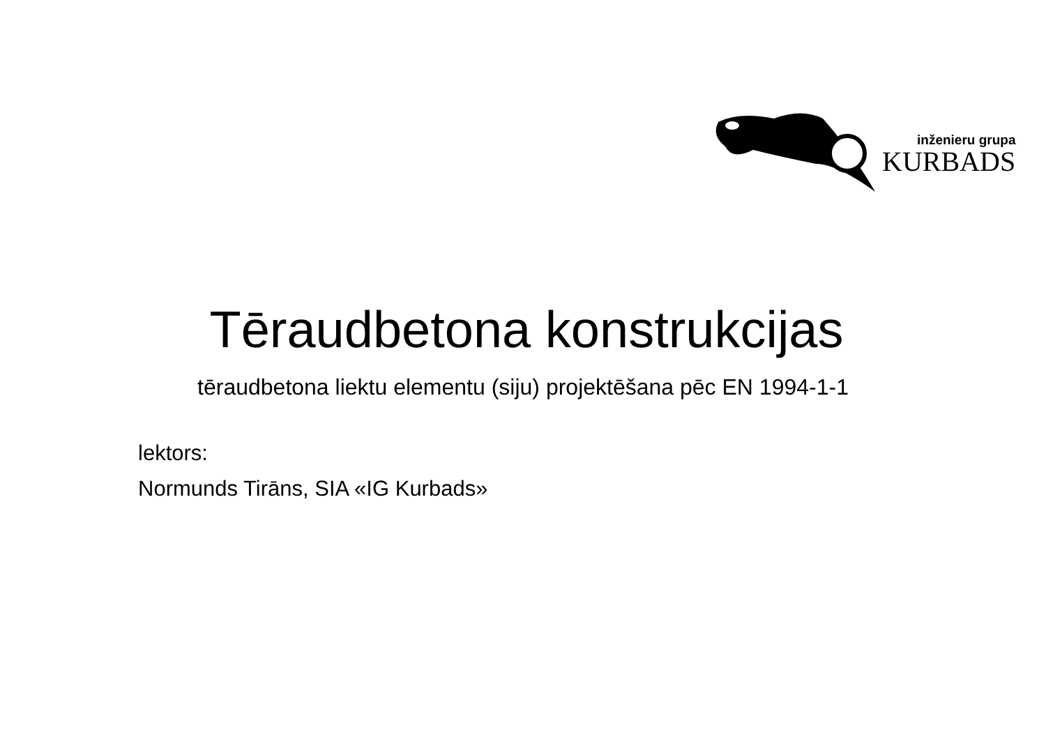inženieru grupa
KURBADS
Tēraudbetona konstrukcijas
tēraudbetona liektu elementu (siju) projektēšana pēc EN 1994-1-1
lektors:
Normunds Tirāns, SIA «IG Kurbads»